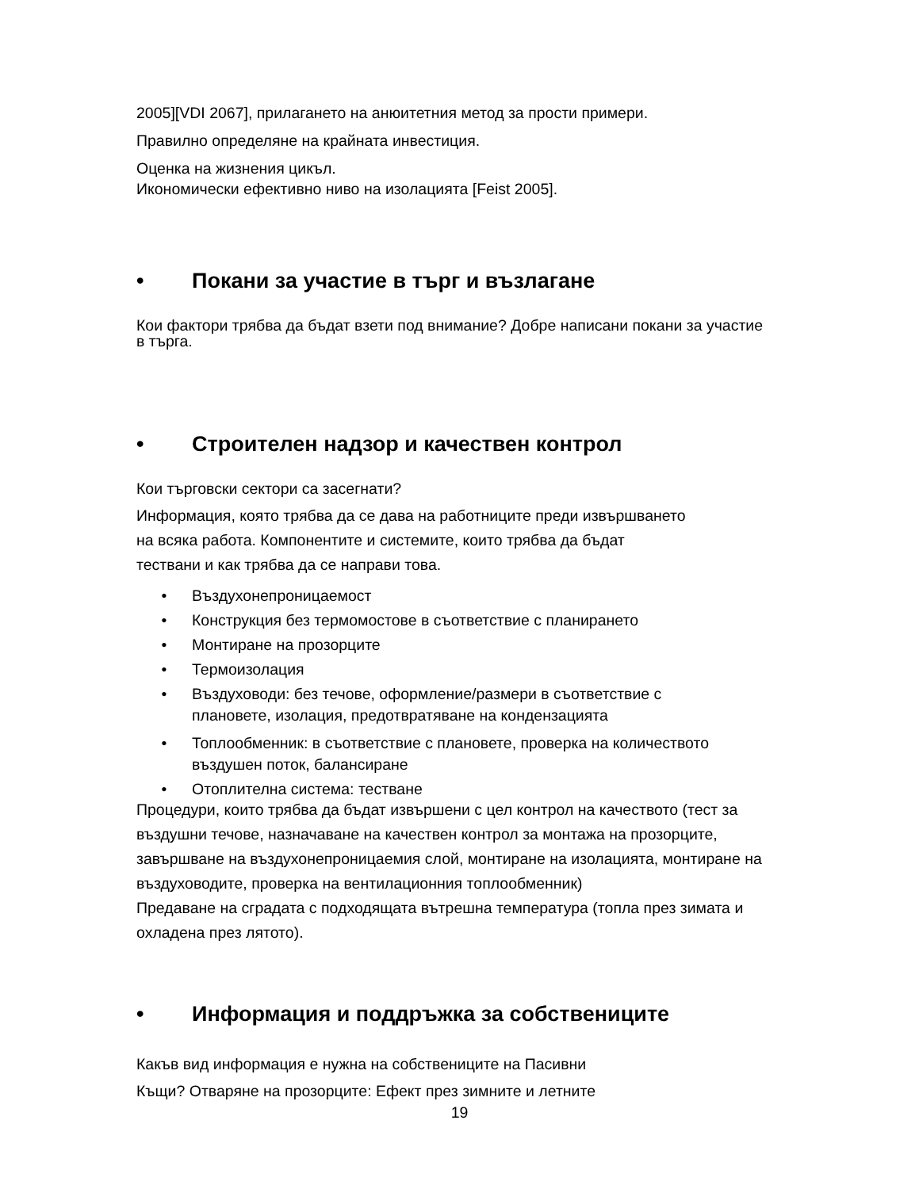2005][VDI 2067], прилагането на анюитетния метод за прости примери.
Правилно определяне на крайната инвестиция.
Оценка на жизнения цикъл.
Икономически ефективно ниво на изолацията [Feist 2005].
• Покани за участие в търг и възлагане
Кои фактори трябва да бъдат взети под внимание? Добре написани покани за участие в търга.
• Строителен надзор и качествен контрол
Кои търговски сектори са засегнати?
Информация, която трябва да се дава на работниците преди извършването
на всяка работа. Компонентите и системите, които трябва да бъдат
тествани и как трябва да се направи това.
• Въздухонепроницаемост
• Конструкция без термомостове в съответствие с планирането
• Монтиране на прозорците
• Термоизолация
• Въздуховоди: без течове, оформление/размери в съответствие с
плановете, изолация, предотвратяване на кондензацията
• Топлообменник: в съответствие с плановете, проверка на количеството
въздушен поток, балансиране
• Отоплителна система: тестване
Процедури, които трябва да бъдат извършени с цел контрол на качеството (тест за въздушни течове, назначаване на качествен контрол за монтажа на прозорците, завършване на въздухонепроницаемия слой, монтиране на изолацията, монтиране на въздуховодите, проверка на вентилационния топлообменник)
Предаване на сградата с подходящата вътрешна температура (топла през зимата и охладена през лятото).
• Информация и поддръжка за собствениците
Какъв вид информация е нужна на собствениците на Пасивни
Къщи? Отваряне на прозорците: Ефект през зимните и летните
19